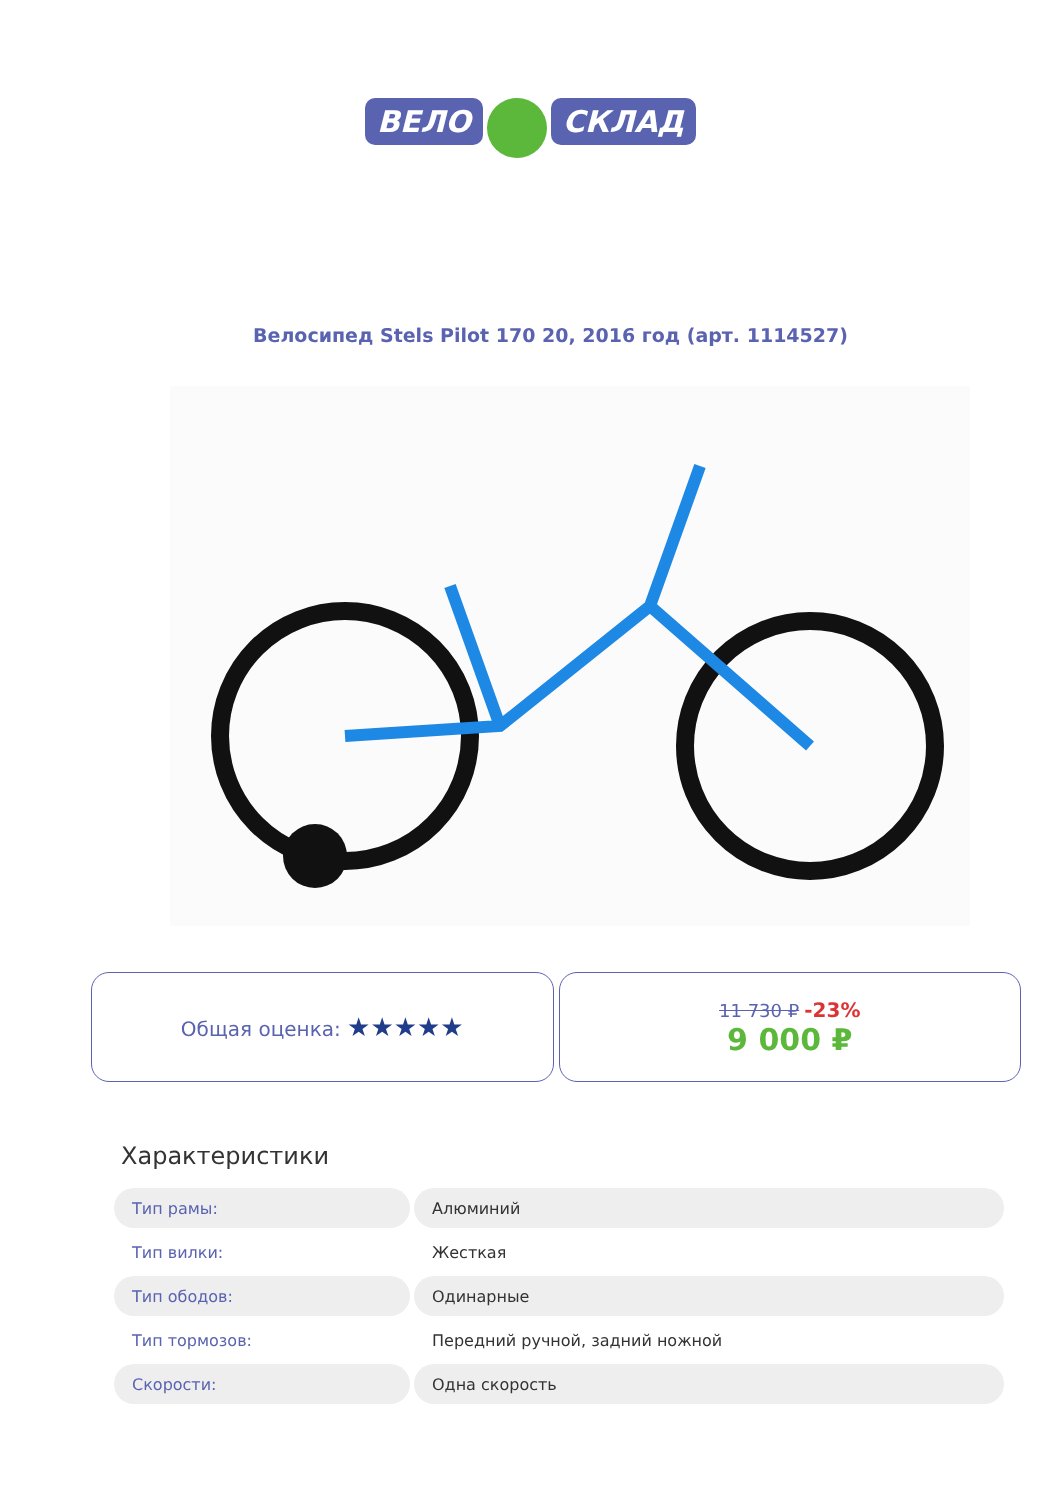ВЕЛО СКЛАД
Велосипед Stels Pilot 170 20, 2016 год (арт. 1114527)
Общая оценка: ★★★★★
11 730 ₽ -23%
9 000 ₽
Характеристики
| Тип рамы: | Алюминий |
| Тип вилки: | Жесткая |
| Тип ободов: | Одинарные |
| Тип тормозов: | Передний ручной, задний ножной |
| Скорости: | Одна скорость |